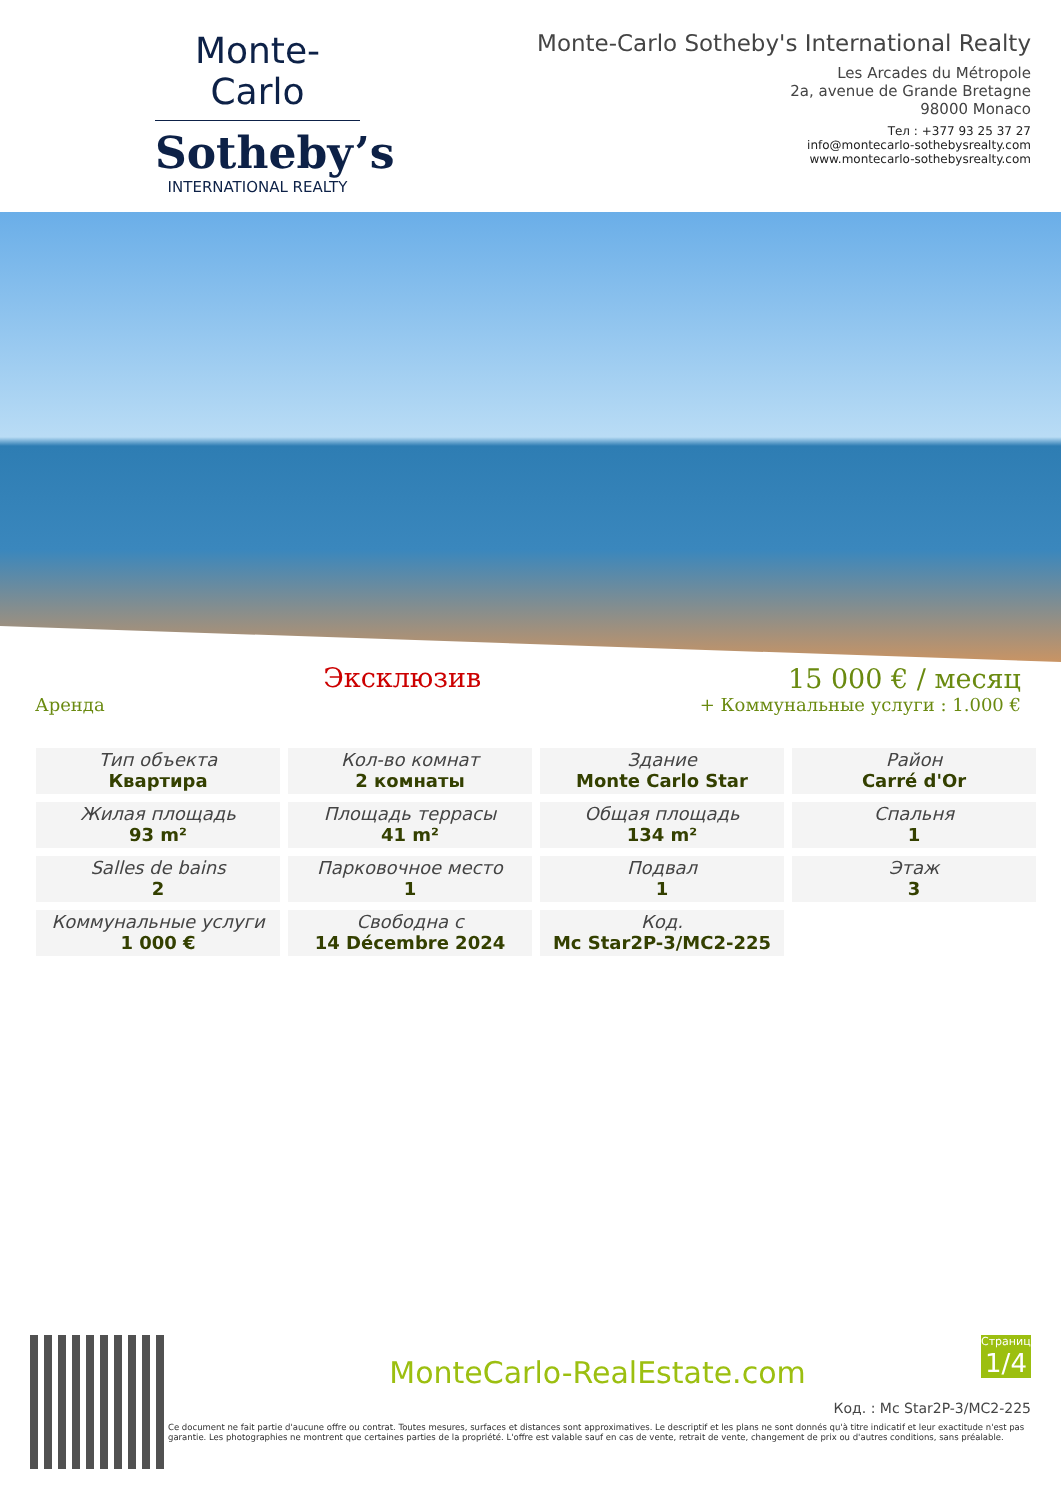Monte-Carlo
Sotheby’s
INTERNATIONAL REALTY
Monte-Carlo Sotheby's International Realty
Les Arcades du Métropole
2a, avenue de Grande Bretagne
98000 Monaco
Тел : +377 93 25 37 27
info@montecarlo-sothebysrealty.com
www.montecarlo-sothebysrealty.com
Аренда
Эксклюзив
15 000 € / месяц
+ Коммунальные услуги : 1.000 €
| Тип объекта Квартира | Кол-во комнат 2 комнаты | Здание Monte Carlo Star | Район Carré d'Or |
| Жилая площадь 93 m² | Площадь террасы 41 m² | Общая площадь 134 m² | Спальня 1 |
| Salles de bains 2 | Парковочное место 1 | Подвал 1 | Этаж 3 |
| Коммунальные услуги 1 000 € | Свободна с 14 Décembre 2024 | Код. Mc Star2P-3/MC2-225 | |
Страница
1/4
MonteCarlo-RealEstate.com
Код. : Mc Star2P-3/MC2-225
Ce document ne fait partie d'aucune offre ou contrat. Toutes mesures, surfaces et distances sont approximatives. Le descriptif et les plans ne sont donnés qu'à titre indicatif et leur exactitude n'est pas garantie. Les photographies ne montrent que certaines parties de la propriété. L'offre est valable sauf en cas de vente, retrait de vente, changement de prix ou d'autres conditions, sans préalable.